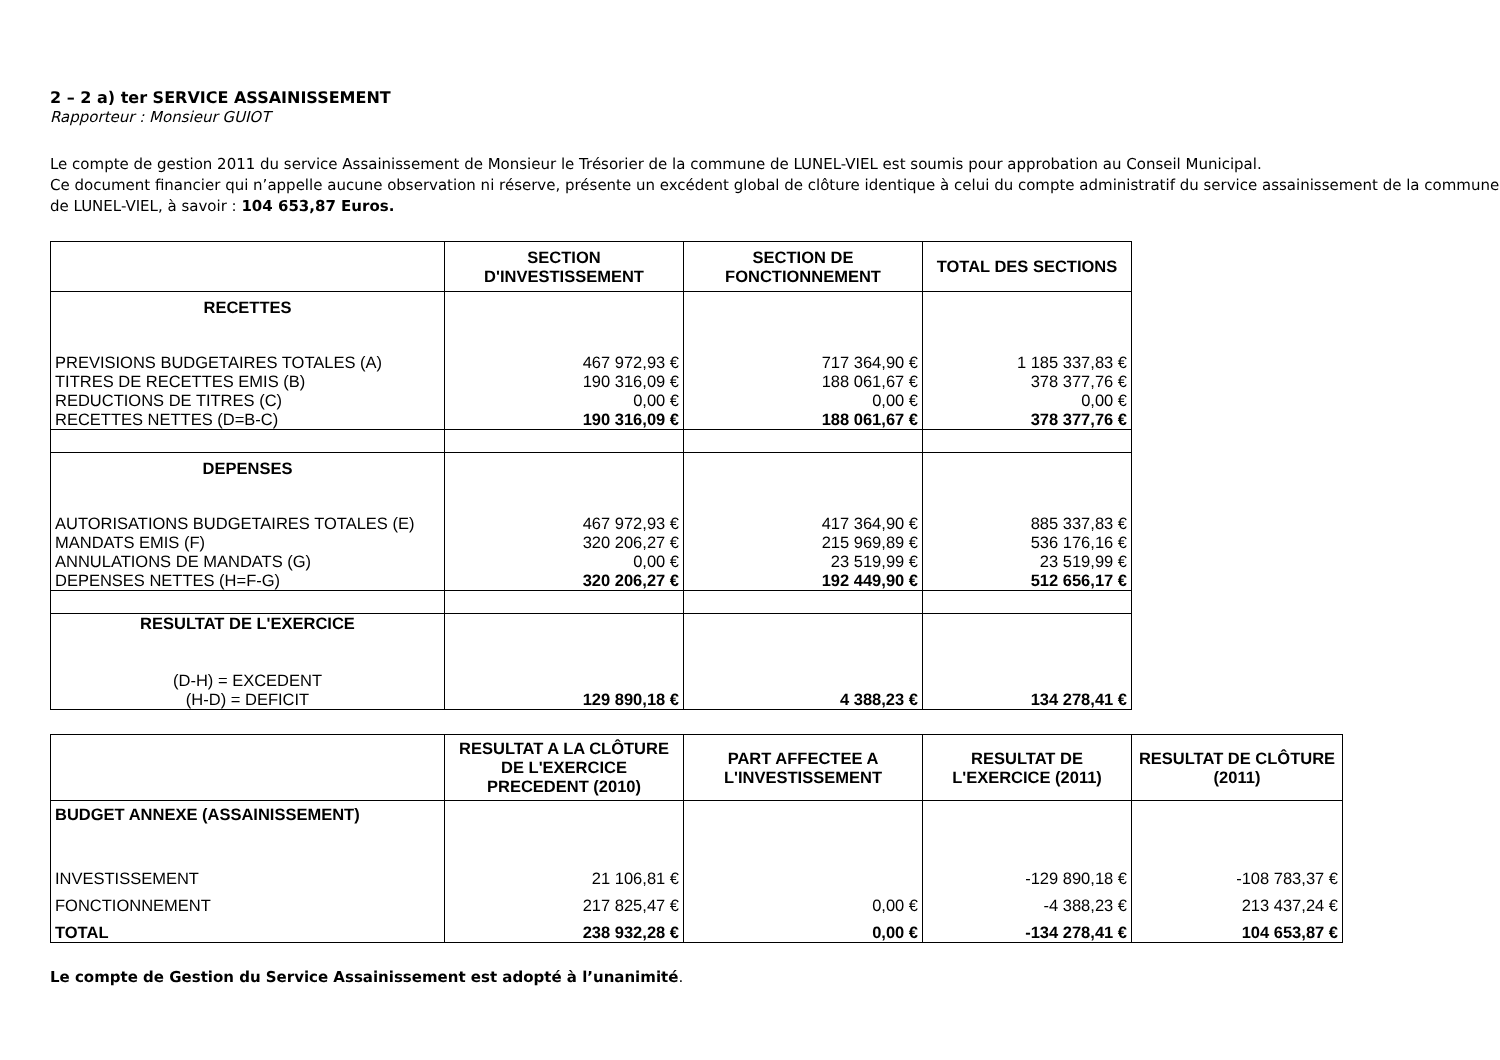2 – 2 a) ter SERVICE ASSAINISSEMENT
Rapporteur : Monsieur GUIOT
Le compte de gestion 2011 du service Assainissement de Monsieur le Trésorier de la commune de LUNEL-VIEL est soumis pour approbation au Conseil Municipal.
Ce document financier qui n’appelle aucune observation ni réserve, présente un excédent global de clôture identique à celui du compte administratif du service assainissement de la commune de LUNEL-VIEL, à savoir : 104 653,87 Euros.
| | SECTION D'INVESTISSEMENT | SECTION DE FONCTIONNEMENT | TOTAL DES SECTIONS |
| --- | --- | --- | --- |
| RECETTES | | | |
| PREVISIONS BUDGETAIRES TOTALES (A) | 467 972,93 € | 717 364,90 € | 1 185 337,83 € |
| TITRES DE RECETTES EMIS (B) | 190 316,09 € | 188 061,67 € | 378 377,76 € |
| REDUCTIONS DE TITRES (C) | 0,00 € | 0,00 € | 0,00 € |
| RECETTES NETTES (D=B-C) | 190 316,09 € | 188 061,67 € | 378 377,76 € |
| DEPENSES | | | |
| AUTORISATIONS BUDGETAIRES TOTALES (E) | 467 972,93 € | 417 364,90 € | 885 337,83 € |
| MANDATS EMIS (F) | 320 206,27 € | 215 969,89 € | 536 176,16 € |
| ANNULATIONS DE MANDATS (G) | 0,00 € | 23 519,99 € | 23 519,99 € |
| DEPENSES NETTES (H=F-G) | 320 206,27 € | 192 449,90 € | 512 656,17 € |
| RESULTAT DE L'EXERCICE (D-H) = EXCEDENT (H-D) = DEFICIT | 129 890,18 € | 4 388,23 € | 134 278,41 € |
| | RESULTAT A LA CLÔTURE DE L'EXERCICE PRECEDENT (2010) | PART AFFECTEE A L'INVESTISSEMENT | RESULTAT DE L'EXERCICE (2011) | RESULTAT DE CLÔTURE (2011) |
| --- | --- | --- | --- | --- |
| BUDGET ANNEXE (ASSAINISSEMENT) | | | | |
| INVESTISSEMENT | 21 106,81 € | | -129 890,18 € | -108 783,37 € |
| FONCTIONNEMENT | 217 825,47 € | 0,00 € | -4 388,23 € | 213 437,24 € |
| TOTAL | 238 932,28 € | 0,00 € | -134 278,41 € | 104 653,87 € |
Le compte de Gestion du Service Assainissement est adopté à l’unanimité.